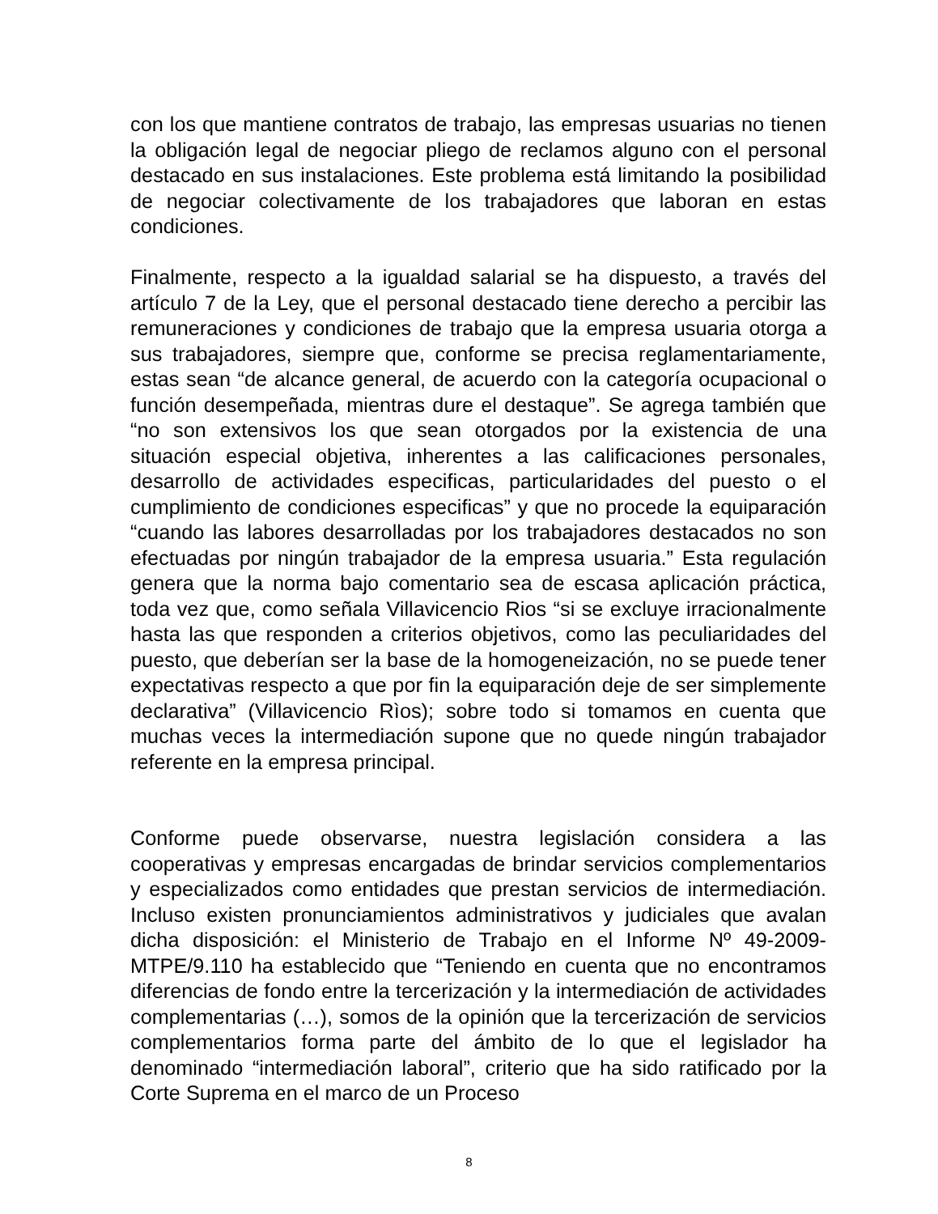con los que mantiene contratos de trabajo, las empresas usuarias no tienen la obligación legal de negociar pliego de reclamos alguno con el personal destacado en sus instalaciones. Este problema está limitando la posibilidad de negociar colectivamente de los trabajadores que laboran en estas condiciones.
Finalmente, respecto a la igualdad salarial se ha dispuesto, a través del artículo 7 de la Ley, que el personal destacado tiene derecho a percibir las remuneraciones y condiciones de trabajo que la empresa usuaria otorga a sus trabajadores, siempre que, conforme se precisa reglamentariamente, estas sean “de alcance general, de acuerdo con la categoría ocupacional o función desempeñada, mientras dure el destaque”. Se agrega también que “no son extensivos los que sean otorgados por la existencia de una situación especial objetiva, inherentes a las calificaciones personales, desarrollo de actividades especificas, particularidades del puesto o el cumplimiento de condiciones especificas” y que no procede la equiparación “cuando las labores desarrolladas por los trabajadores destacados no son efectuadas por ningún trabajador de la empresa usuaria.” Esta regulación genera que la norma bajo comentario sea de escasa aplicación práctica, toda vez que, como señala Villavicencio Rios “si se excluye irracionalmente hasta las que responden a criterios objetivos, como las peculiaridades del puesto, que deberían ser la base de la homogeneización, no se puede tener expectativas respecto a que por fin la equiparación deje de ser simplemente declarativa” (Villavicencio Rìos); sobre todo si tomamos en cuenta que muchas veces la intermediación supone que no quede ningún trabajador referente en la empresa principal.
Conforme puede observarse, nuestra legislación considera a las cooperativas y empresas encargadas de brindar servicios complementarios y especializados como entidades que prestan servicios de intermediación. Incluso existen pronunciamientos administrativos y judiciales que avalan dicha disposición: el Ministerio de Trabajo en el Informe Nº 49-2009-MTPE/9.110 ha establecido que “Teniendo en cuenta que no encontramos diferencias de fondo entre la tercerización y la intermediación de actividades complementarias (…), somos de la opinión que la tercerización de servicios complementarios forma parte del ámbito de lo que el legislador ha denominado “intermediación laboral”, criterio que ha sido ratificado por la Corte Suprema en el marco de un Proceso
8